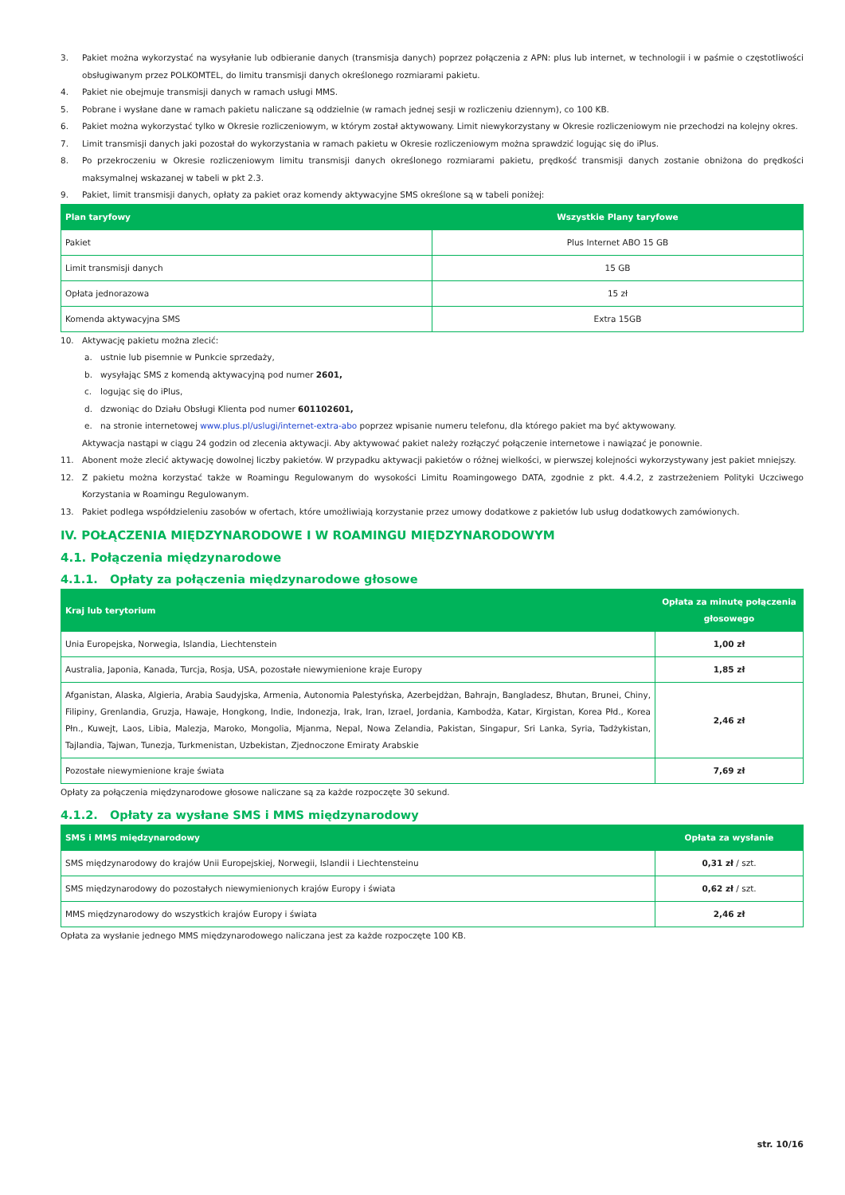3. Pakiet można wykorzystać na wysyłanie lub odbieranie danych (transmisja danych) poprzez połączenia z APN: plus lub internet, w technologii i w paśmie o częstotliwości obsługiwanym przez POLKOMTEL, do limitu transmisji danych określonego rozmiarami pakietu.
4. Pakiet nie obejmuje transmisji danych w ramach usługi MMS.
5. Pobrane i wysłane dane w ramach pakietu naliczane są oddzielnie (w ramach jednej sesji w rozliczeniu dziennym), co 100 KB.
6. Pakiet można wykorzystać tylko w Okresie rozliczeniowym, w którym został aktywowany. Limit niewykorzystany w Okresie rozliczeniowym nie przechodzi na kolejny okres.
7. Limit transmisji danych jaki pozostał do wykorzystania w ramach pakietu w Okresie rozliczeniowym można sprawdzić logując się do iPlus.
8. Po przekroczeniu w Okresie rozliczeniowym limitu transmisji danych określonego rozmiarami pakietu, prędkość transmisji danych zostanie obniżona do prędkości maksymalnej wskazanej w tabeli w pkt 2.3.
9. Pakiet, limit transmisji danych, opłaty za pakiet oraz komendy aktywacyjne SMS określone są w tabeli poniżej:
| Plan taryfowy | Wszystkie Plany taryfowe |
| --- | --- |
| Pakiet | Plus Internet ABO 15 GB |
| Limit transmisji danych | 15 GB |
| Opłata jednorazowa | 15 zł |
| Komenda aktywacyjna SMS | Extra 15GB |
10. Aktywację pakietu można zlecić:
a. ustnie lub pisemnie w Punkcie sprzedaży,
b. wysyłając SMS z komendą aktywacyjną pod numer 2601,
c. logując się do iPlus,
d. dzwoniąc do Działu Obsługi Klienta pod numer 601102601,
e. na stronie internetowej www.plus.pl/uslugi/internet-extra-abo poprzez wpisanie numeru telefonu, dla którego pakiet ma być aktywowany.
Aktywacja nastąpi w ciągu 24 godzin od zlecenia aktywacji. Aby aktywować pakiet należy rozłączyć połączenie internetowe i nawiązać je ponownie.
11. Abonent może zlecić aktywację dowolnej liczby pakietów. W przypadku aktywacji pakietów o różnej wielkości, w pierwszej kolejności wykorzystywany jest pakiet mniejszy.
12. Z pakietu można korzystać także w Roamingu Regulowanym do wysokości Limitu Roamingowego DATA, zgodnie z pkt. 4.4.2, z zastrzeżeniem Polityki Uczciwego Korzystania w Roamingu Regulowanym.
13. Pakiet podlega współdzieleniu zasobów w ofertach, które umożliwiają korzystanie przez umowy dodatkowe z pakietów lub usług dodatkowych zamówionych.
IV. POŁĄCZENIA MIĘDZYNARODOWE I W ROAMINGU MIĘDZYNARODOWYM
4.1. Połączenia międzynarodowe
4.1.1. Opłaty za połączenia międzynarodowe głosowe
| Kraj lub terytorium | Opłata za minutę połączenia głosowego |
| --- | --- |
| Unia Europejska, Norwegia, Islandia, Liechtenstein | 1,00 zł |
| Australia, Japonia, Kanada, Turcja, Rosja, USA, pozostałe niewymienione kraje Europy | 1,85 zł |
| Afganistan, Alaska, Algieria, Arabia Saudyjska, Armenia, Autonomia Palestyńska, Azerbejdżan, Bahrajn, Bangladesz, Bhutan, Brunei, Chiny, Filipiny, Grenlandia, Gruzja, Hawaje, Hongkong, Indie, Indonezja, Irak, Iran, Izrael, Jordania, Kambodża, Katar, Kirgistan, Korea Płd., Korea Płn., Kuwejt, Laos, Libia, Malezja, Maroko, Mongolia, Mjanma, Nepal, Nowa Zelandia, Pakistan, Singapur, Sri Lanka, Syria, Tadżykistan, Tajlandia, Tajwan, Tunezja, Turkmenistan, Uzbekistan, Zjednoczone Emiraty Arabskie | 2,46 zł |
| Pozostałe niewymienione kraje świata | 7,69 zł |
Opłaty za połączenia międzynarodowe głosowe naliczane są za każde rozpoczęte 30 sekund.
4.1.2. Opłaty za wysłane SMS i MMS międzynarodowy
| SMS i MMS międzynarodowy | Opłata za wysłanie |
| --- | --- |
| SMS międzynarodowy do krajów Unii Europejskiej, Norwegii, Islandii i Liechtensteinu | 0,31 zł / szt. |
| SMS międzynarodowy do pozostałych niewymienionych krajów Europy i świata | 0,62 zł / szt. |
| MMS międzynarodowy do wszystkich krajów Europy i świata | 2,46 zł |
Opłata za wysłanie jednego MMS międzynarodowego naliczana jest za każde rozpoczęte 100 KB.
str. 10/16